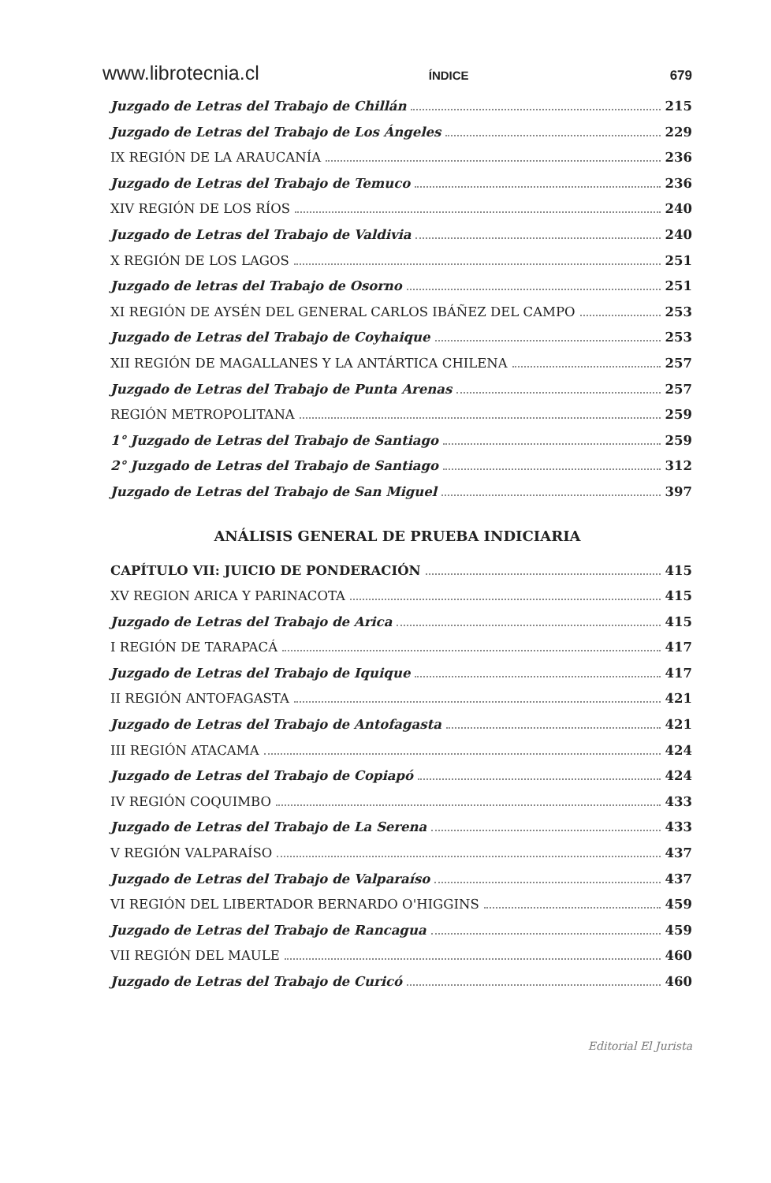www.librotecnia.cl ÍNDICE 679
Juzgado de Letras del Trabajo de Chillán 215
Juzgado de Letras del Trabajo de Los Ángeles 229
IX REGIÓN DE LA ARAUCANÍA 236
Juzgado de Letras del Trabajo de Temuco 236
XIV REGIÓN DE LOS RÍOS 240
Juzgado de Letras del Trabajo de Valdivia 240
X REGIÓN DE LOS LAGOS 251
Juzgado de letras del Trabajo de Osorno 251
XI REGIÓN DE AYSÉN DEL GENERAL CARLOS IBÁÑEZ DEL CAMPO 253
Juzgado de Letras del Trabajo de Coyhaique 253
XII REGIÓN DE MAGALLANES Y LA ANTÁRTICA CHILENA 257
Juzgado de Letras del Trabajo de Punta Arenas 257
REGIÓN METROPOLITANA 259
1° Juzgado de Letras del Trabajo de Santiago 259
2° Juzgado de Letras del Trabajo de Santiago 312
Juzgado de Letras del Trabajo de San Miguel 397
ANÁLISIS GENERAL DE PRUEBA INDICIARIA
CAPÍTULO VII: JUICIO DE PONDERACIÓN 415
XV REGION ARICA Y PARINACOTA 415
Juzgado de Letras del Trabajo de Arica 415
I REGIÓN DE TARAPACÁ 417
Juzgado de Letras del Trabajo de Iquique 417
II REGIÓN ANTOFAGASTA 421
Juzgado de Letras del Trabajo de Antofagasta 421
III REGIÓN ATACAMA 424
Juzgado de Letras del Trabajo de Copiapó 424
IV REGIÓN COQUIMBO 433
Juzgado de Letras del Trabajo de La Serena 433
V REGIÓN VALPARAÍSO 437
Juzgado de Letras del Trabajo de Valparaíso 437
VI REGIÓN DEL LIBERTADOR BERNARDO O'HIGGINS 459
Juzgado de Letras del Trabajo de Rancagua 459
VII REGIÓN DEL MAULE 460
Juzgado de Letras del Trabajo de Curicó 460
Editorial El Jurista